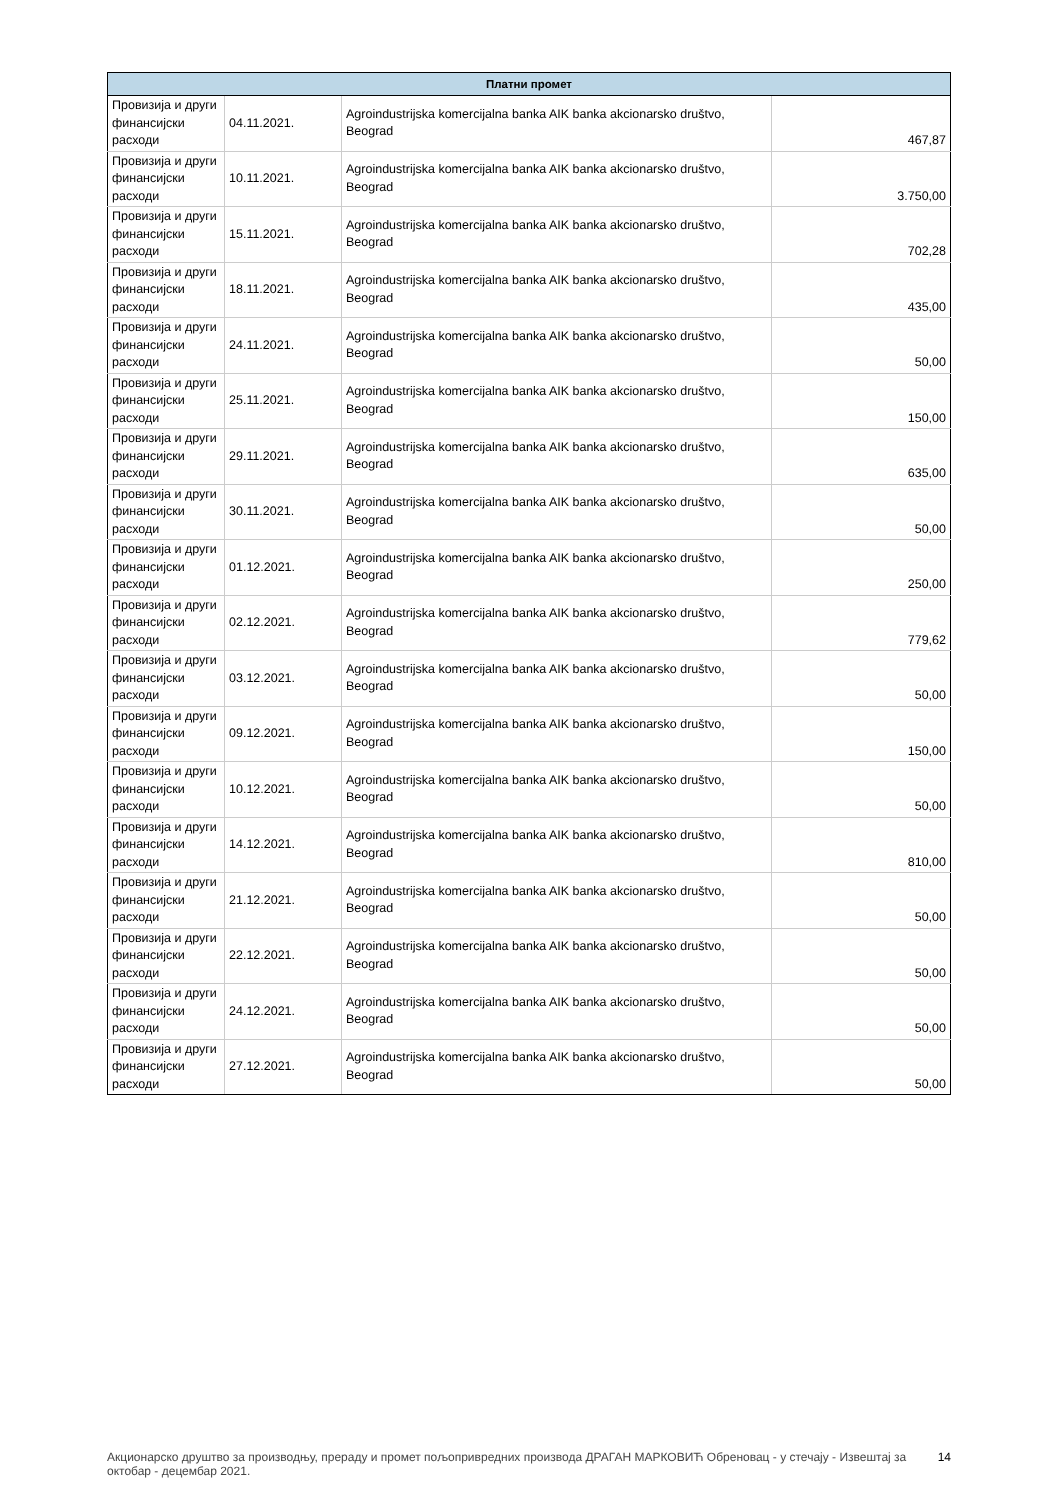| Платни промет | | | |
| --- | --- | --- | --- |
| Провизија и други финансијски расходи | 04.11.2021. | Agroindustrijska komercijalna banka AIK banka akcionarsko društvo, Beograd | 467,87 |
| Провизија и други финансијски расходи | 10.11.2021. | Agroindustrijska komercijalna banka AIK banka akcionarsko društvo, Beograd | 3.750,00 |
| Провизија и други финансијски расходи | 15.11.2021. | Agroindustrijska komercijalna banka AIK banka akcionarsko društvo, Beograd | 702,28 |
| Провизија и други финансијски расходи | 18.11.2021. | Agroindustrijska komercijalna banka AIK banka akcionarsko društvo, Beograd | 435,00 |
| Провизија и други финансијски расходи | 24.11.2021. | Agroindustrijska komercijalna banka AIK banka akcionarsko društvo, Beograd | 50,00 |
| Провизија и други финансијски расходи | 25.11.2021. | Agroindustrijska komercijalna banka AIK banka akcionarsko društvo, Beograd | 150,00 |
| Провизија и други финансијски расходи | 29.11.2021. | Agroindustrijska komercijalna banka AIK banka akcionarsko društvo, Beograd | 635,00 |
| Провизија и други финансијски расходи | 30.11.2021. | Agroindustrijska komercijalna banka AIK banka akcionarsko društvo, Beograd | 50,00 |
| Провизија и други финансијски расходи | 01.12.2021. | Agroindustrijska komercijalna banka AIK banka akcionarsko društvo, Beograd | 250,00 |
| Провизија и други финансијски расходи | 02.12.2021. | Agroindustrijska komercijalna banka AIK banka akcionarsko društvo, Beograd | 779,62 |
| Провизија и други финансијски расходи | 03.12.2021. | Agroindustrijska komercijalna banka AIK banka akcionarsko društvo, Beograd | 50,00 |
| Провизија и други финансијски расходи | 09.12.2021. | Agroindustrijska komercijalna banka AIK banka akcionarsko društvo, Beograd | 150,00 |
| Провизија и други финансијски расходи | 10.12.2021. | Agroindustrijska komercijalna banka AIK banka akcionarsko društvo, Beograd | 50,00 |
| Провизија и други финансијски расходи | 14.12.2021. | Agroindustrijska komercijalna banka AIK banka akcionarsko društvo, Beograd | 810,00 |
| Провизија и други финансијски расходи | 21.12.2021. | Agroindustrijska komercijalna banka AIK banka akcionarsko društvo, Beograd | 50,00 |
| Провизија и други финансијски расходи | 22.12.2021. | Agroindustrijska komercijalna banka AIK banka akcionarsko društvo, Beograd | 50,00 |
| Провизија и други финансијски расходи | 24.12.2021. | Agroindustrijska komercijalna banka AIK banka akcionarsko društvo, Beograd | 50,00 |
| Провизија и други финансијски расходи | 27.12.2021. | Agroindustrijska komercijalna banka AIK banka akcionarsko društvo, Beograd | 50,00 |
Акционарско друштво за производњу, прераду и промет пољопривредних производа ДРАГАН МАРКОВИЋ Обреновац - у стечају - Извештај за октобар - децембар 2021.
14